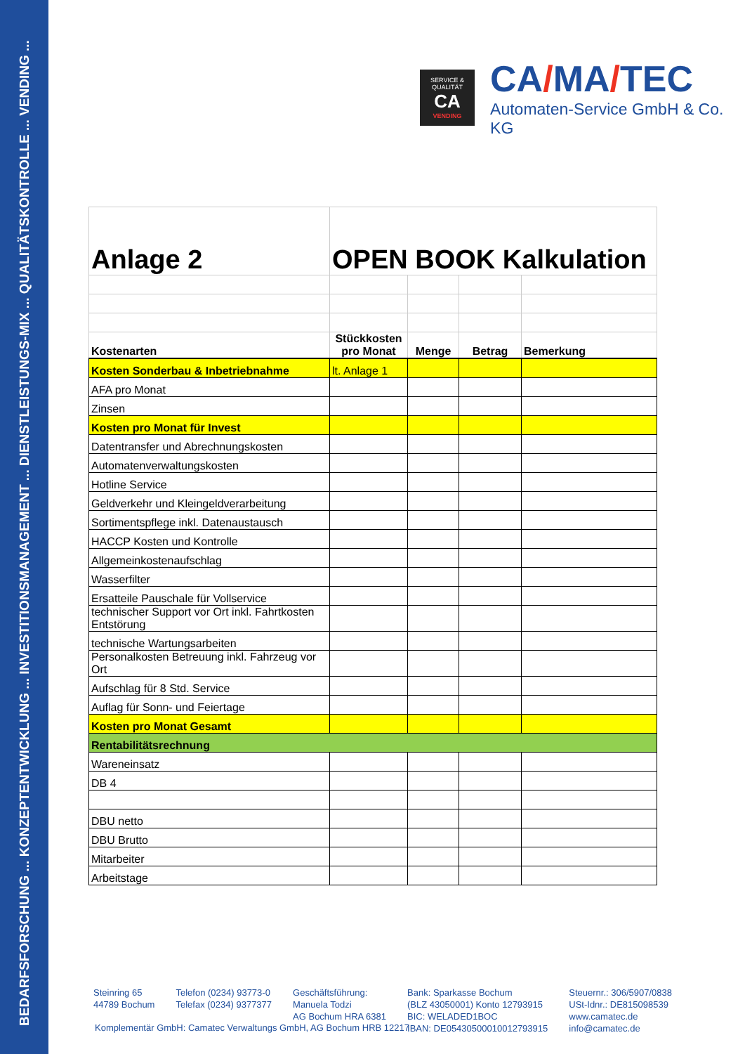BEDARFSFORSCHUNG ... KONZEPTENTWICKLUNG ... INVESTITIONSMANAGEMENT ... DIENSTLEISTUNGS-MIX ... QUALITÄTSKONTROLLE ... VENDING ...
SERVICE & QUALITÄT
CA
VENDING
CA/MA/TEC
Automaten-Service GmbH & Co. KG
| Anlage 2 | OPEN BOOK Kalkulation | | | |
| --- | --- | --- | --- | --- |
| Kostenarten | Stückkosten pro Monat | Menge | Betrag | Bemerkung |
| Kosten Sonderbau & Inbetriebnahme | lt. Anlage 1 | | | |
| AFA pro Monat | | | | |
| Zinsen | | | | |
| Kosten pro Monat für Invest | | | | |
| Datentransfer und Abrechnungskosten | | | | |
| Automatenverwaltungskosten | | | | |
| Hotline Service | | | | |
| Geldverkehr und Kleingeldverarbeitung | | | | |
| Sortimentspflege inkl. Datenaustausch | | | | |
| HACCP Kosten und Kontrolle | | | | |
| Allgemeinkostenaufschlag | | | | |
| Wasserfilter | | | | |
| Ersatteile Pauschale für Vollservice | | | | |
| technischer Support vor Ort inkl. Fahrtkosten Entstörung | | | | |
| technische Wartungsarbeiten | | | | |
| Personalkosten Betreuung inkl. Fahrzeug vor Ort | | | | |
| Aufschlag für 8 Std. Service | | | | |
| Auflag für Sonn- und Feiertage | | | | |
| Kosten pro Monat Gesamt | | | | |
| Rentabilitätsrechnung | | | | |
| Wareneinsatz | | | | |
| DB 4 | | | | |
| DBU netto | | | | |
| DBU Brutto | | | | |
| Mitarbeiter | | | | |
| Arbeitstage | | | | |
Steinring 65
44789 Bochum
Telefon (0234) 93773-0
Telefax (0234) 9377377
Geschäftsführung:
Manuela Todzi
AG Bochum HRA 6381
Bank: Sparkasse Bochum
(BLZ 43050001) Konto 12793915
BIC: WELADED1BOC
IBAN: DE05430500010012793915
Steuernr.: 306/5907/0838
USt-Idnr.: DE815098539
www.camatec.de
info@camatec.de
Komplementär GmbH: Camatec Verwaltungs GmbH, AG Bochum HRB 12217